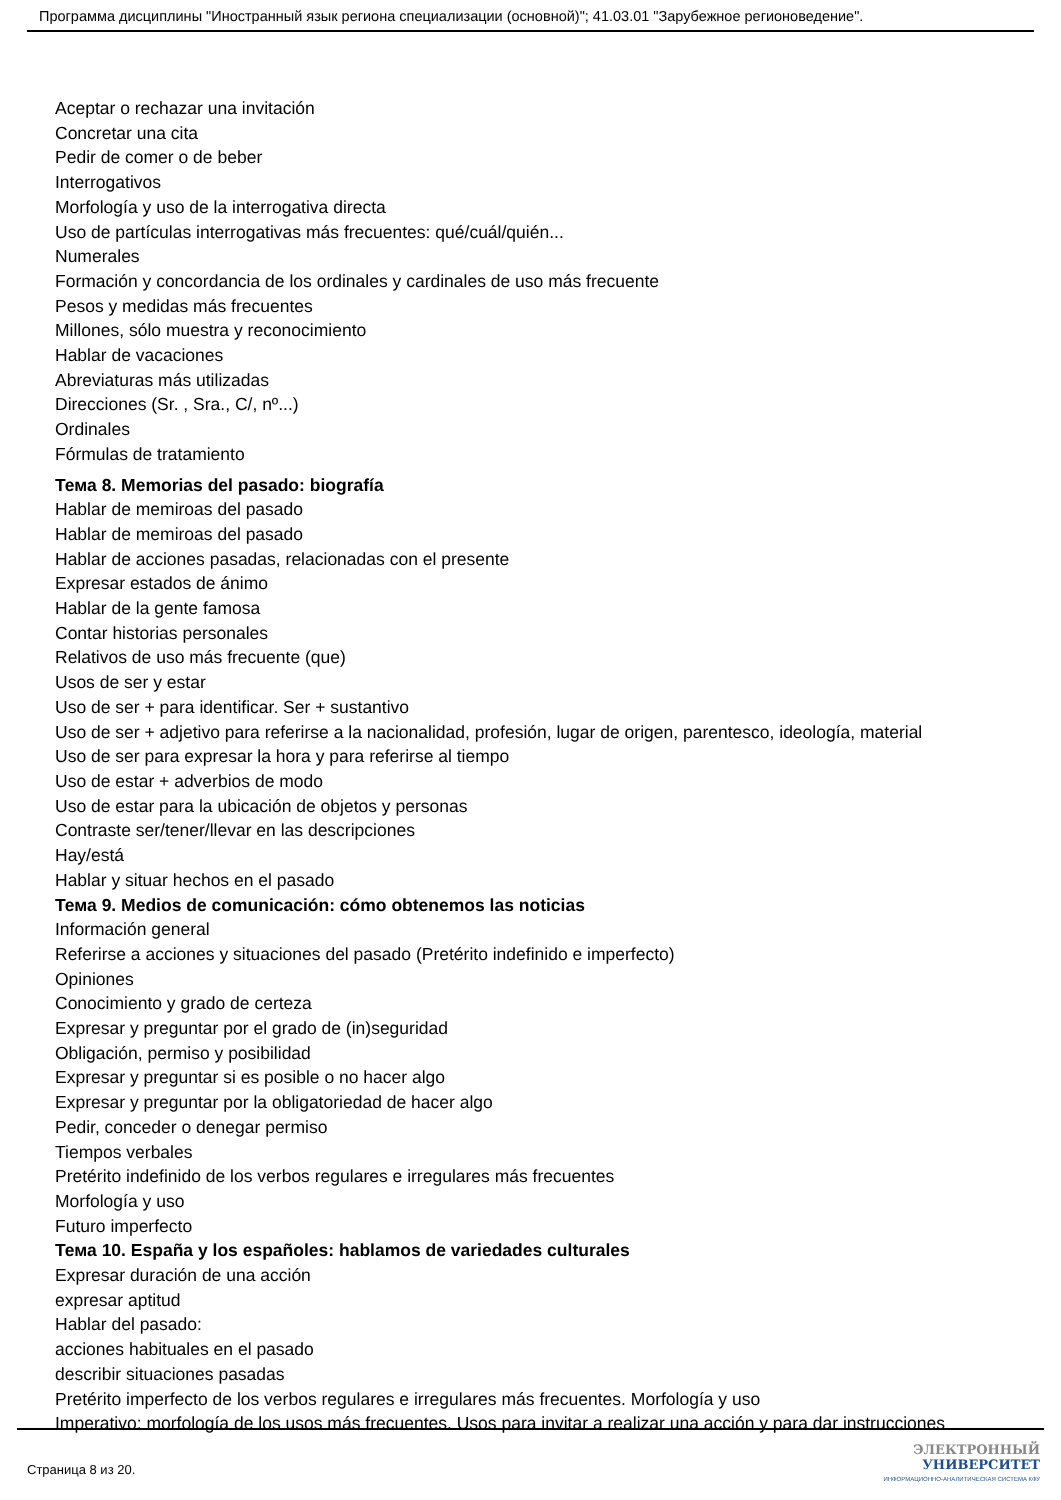Программа дисциплины "Иностранный язык региона специализации (основной)"; 41.03.01 "Зарубежное регионоведение".
Aceptar o rechazar una invitación
Concretar una cita
Pedir de comer o de beber
Interrogativos
Morfología y uso de la interrogativa directa
Uso de partículas interrogativas más frecuentes: qué/cuál/quién...
Numerales
Formación y concordancia de los ordinales y cardinales de uso más frecuente
Pesos y medidas más frecuentes
Millones, sólo muestra y reconocimiento
Hablar de vacaciones
Abreviaturas más utilizadas
Direcciones (Sr. , Sra., C/, nº...)
Ordinales
Fórmulas de tratamiento
Тема 8. Memorias del pasado: biografía
Hablar de memiroas del pasado
Hablar de memiroas del pasado
Hablar de acciones pasadas, relacionadas con el presente
Expresar estados de ánimo
Hablar de la gente famosa
Contar historias personales
Relativos de uso más frecuente (que)
Usos de ser y estar
Uso de ser + para identificar. Ser + sustantivo
Uso de ser + adjetivo para referirse a la nacionalidad, profesión, lugar de origen, parentesco, ideología, material
Uso de ser para expresar la hora y para referirse al tiempo
Uso de estar + adverbios de modo
Uso de estar para la ubicación de objetos y personas
Contraste ser/tener/llevar en las descripciones
Hay/está
Hablar y situar hechos en el pasado
Тема 9. Medios de comunicación: cómo obtenemos las noticias
Información general
Referirse a acciones y situaciones del pasado (Pretérito indefinido e imperfecto)
Opiniones
Conocimiento y grado de certeza
Expresar y preguntar por el grado de (in)seguridad
Obligación, permiso y posibilidad
Expresar y preguntar si es posible o no hacer algo
Expresar y preguntar por la obligatoriedad de hacer algo
Pedir, conceder o denegar permiso
Tiempos verbales
Pretérito indefinido de los verbos regulares e irregulares más frecuentes
Morfología y uso
Futuro imperfecto
Тема 10. España y los españoles: hablamos de variedades culturales
Expresar duración de una acción
expresar aptitud
Hablar del pasado:
acciones habituales en el pasado
describir situaciones pasadas
Pretérito imperfecto de los verbos regulares e irregulares más frecuentes. Morfología y uso
Imperativo: morfología de los usos más frecuentes. Usos para invitar a realizar una acción y para dar instrucciones
Страница 8 из 20.
ЭЛЕКТРОННЫЙ
УНИВЕРСИТЕТ
ИНФОРМАЦИОННО-АНАЛИТИЧЕСКАЯ СИСТЕМА КФУ